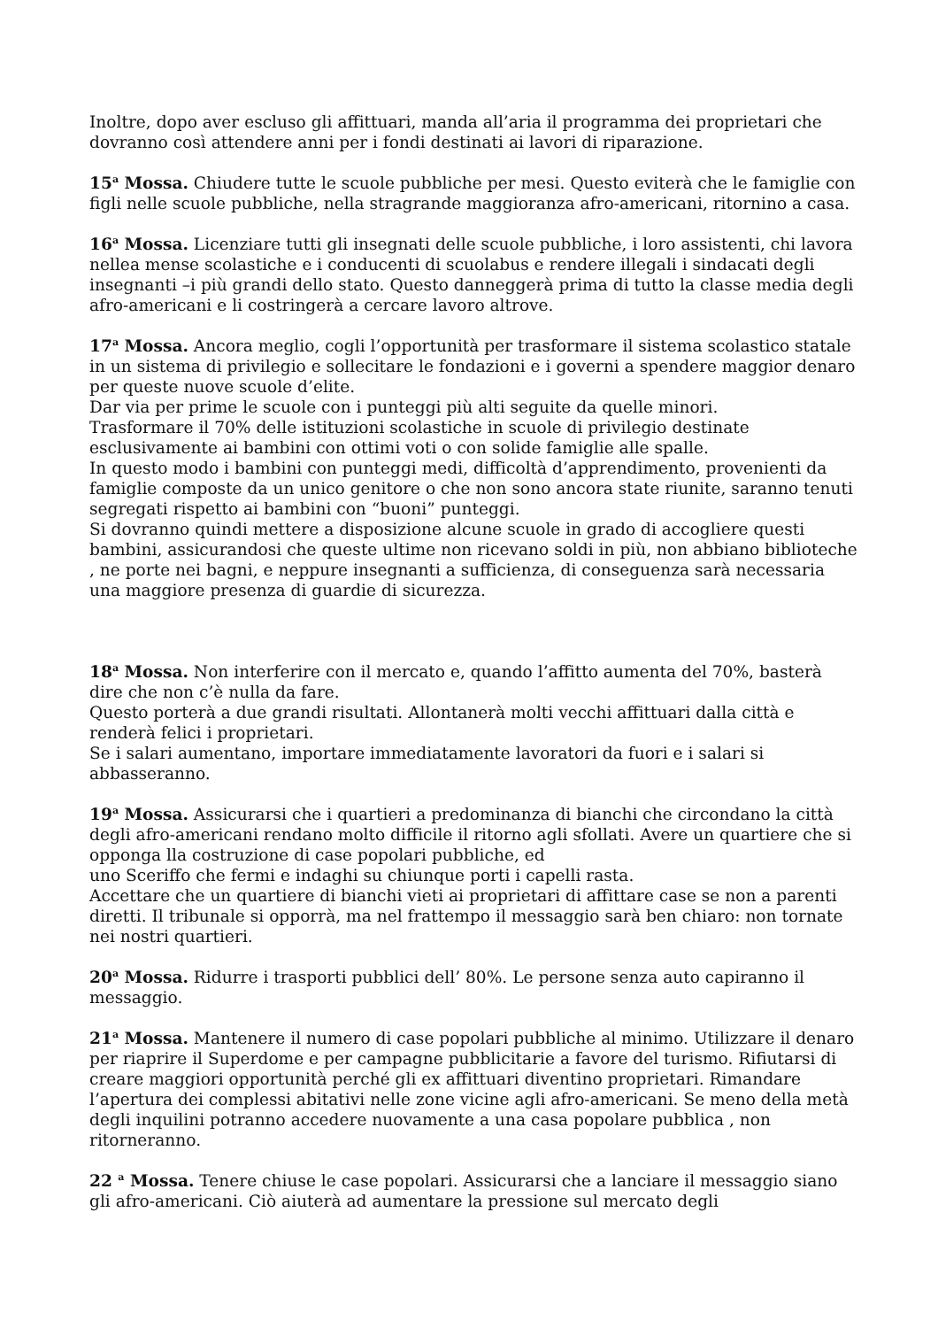Inoltre, dopo aver escluso gli affittuari, manda all’aria il programma dei proprietari che dovranno così attendere anni per i fondi destinati ai lavori di riparazione.
15<sup>a</sup> Mossa. Chiudere tutte le scuole pubbliche per mesi. Questo eviterà che le famiglie con figli nelle scuole pubbliche, nella stragrande maggioranza afro-americani, ritornino a casa.
16<sup>a</sup> Mossa. Licenziare tutti gli insegnati delle scuole pubbliche, i loro assistenti, chi lavora nellea mense scolastiche e i conducenti di scuolabus e rendere illegali i sindacati degli insegnanti –i più grandi dello stato. Questo danneggerà prima di tutto la classe media degli afro-americani e li costringerà a cercare lavoro altrove.
17<sup>a</sup> Mossa. Ancora meglio, cogli l’opportunità per trasformare il sistema scolastico statale in un sistema di privilegio e sollecitare le fondazioni e i governi a spendere maggior denaro per queste nuove scuole d’elite.
Dar via per prime le scuole con i punteggi più alti seguite da quelle minori.
Trasformare il 70% delle istituzioni scolastiche in scuole di privilegio destinate esclusivamente ai bambini con ottimi voti o con solide famiglie alle spalle.
In questo modo i bambini con punteggi medi, difficoltà d’apprendimento, provenienti da famiglie composte da un unico genitore o che non sono ancora state riunite, saranno tenuti segregati rispetto ai bambini con “buoni” punteggi.
Si dovranno quindi mettere a disposizione alcune scuole in grado di accogliere questi bambini, assicurandosi che queste ultime non ricevano soldi in più, non abbiano biblioteche , ne porte nei bagni, e neppure insegnanti a sufficienza, di conseguenza sarà necessaria una maggiore presenza di guardie di sicurezza.
18<sup>a</sup> Mossa. Non interferire con il mercato e, quando l’affitto aumenta del 70%, basterà dire che non c’è nulla da fare.
Questo porterà a due grandi risultati. Allontanerà molti vecchi affittuari dalla città e renderà felici i proprietari.
Se i salari aumentano, importare immediatamente lavoratori da fuori e i salari si abbasseranno.
19<sup>a</sup> Mossa. Assicurarsi che i quartieri a predominanza di bianchi che circondano la città degli afro-americani rendano molto difficile il ritorno agli sfollati. Avere un quartiere che si opponga lla costruzione di case popolari pubbliche, ed
uno Sceriffo che fermi e indaghi su chiunque porti i capelli rasta.
Accettare che un quartiere di bianchi vieti ai proprietari di affittare case se non a parenti diretti. Il tribunale si opporrà, ma nel frattempo il messaggio sarà ben chiaro: non tornate nei nostri quartieri.
20<sup>a</sup> Mossa. Ridurre i trasporti pubblici dell’ 80%. Le persone senza auto capiranno il messaggio.
21<sup>a</sup> Mossa. Mantenere il numero di case popolari pubbliche al minimo. Utilizzare il denaro per riaprire il Superdome e per campagne pubblicitarie a favore del turismo. Rifiutarsi di creare maggiori opportunità perché gli ex affittuari diventino proprietari. Rimandare l’apertura dei complessi abitativi nelle zone vicine agli afro-americani. Se meno della metà degli inquilini potranno accedere nuovamente a una casa popolare pubblica , non ritorneranno.
22 <sup>a</sup> Mossa. Tenere chiuse le case popolari. Assicurarsi che a lanciare il messaggio siano gli afro-americani. Ciò aiuterà ad aumentare la pressione sul mercato degli